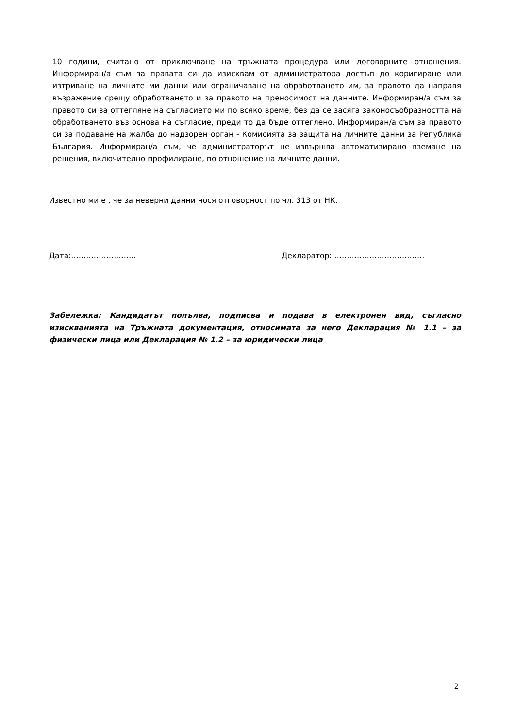10 години, считано от приключване на тръжната процедура или договорните отношения. Информиран/а съм за правата си да изисквам от администратора достъп до коригиране или изтриване на личните ми данни или ограничаване на обработването им, за правото да направя възражение срещу обработването и за правото на преносимост на данните. Информиран/а съм за правото си за оттегляне на съгласието ми по всяко време, без да се засяга законосъобразността на обработването въз основа на съгласие, преди то да бъде оттеглено. Информиран/а съм за правото си за подаване на жалба до надзорен орган - Комисията за защита на личните данни за Република България. Информиран/а съм, че администраторът не извършва автоматизирано вземане на решения, включително профилиране, по отношение на личните данни.
Известно ми е , че за неверни данни нося отговорност по чл. 313 от НК.
Дата:…………………….. Декларатор: ………………………………
Забележка: Кандидатът попълва, подписва и подава в електронен вид, съгласно изискванията на Тръжната документация, относимата за него Декларация № 1.1 – за физически лица или Декларация № 1.2 – за юридически лица
2